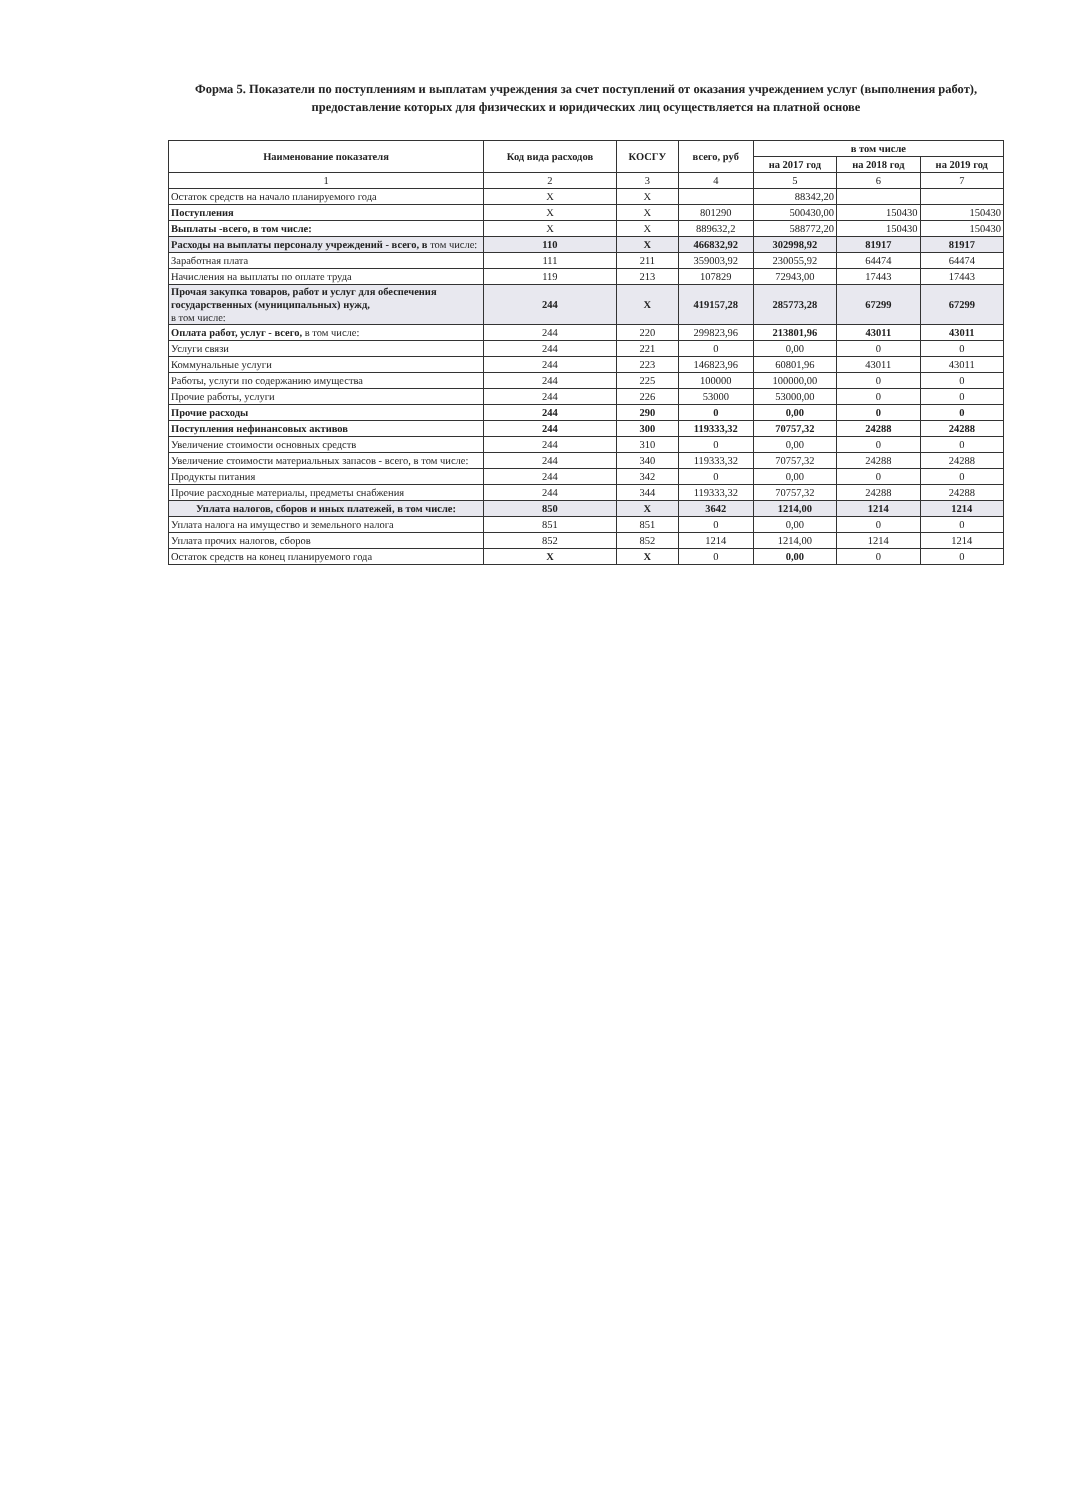Форма 5. Показатели по поступлениям и выплатам учреждения за счет поступлений от оказания учреждением услуг (выполнения работ), предоставление которых для физических и юридических лиц осуществляется на платной основе
| Наименование показателя | Код вида расходов | КОСГУ | всего, руб | в том числе | | |
| --- | --- | --- | --- | --- | --- | --- |
| | | | | на 2017 год | на 2018 год | на 2019 год |
| 1 | 2 | 3 | 4 | 5 | 6 | 7 |
| Остаток средств на начало планируемого года | X | X | | 88342,20 | | |
| Поступления | X | X | 801290 | 500430,00 | 150430 | 150430 |
| Выплаты -всего, в том числе: | X | X | 889632,2 | 588772,20 | 150430 | 150430 |
| Расходы на выплаты персоналу учреждений - всего, в том числе: | 110 | X | 466832,92 | 302998,92 | 81917 | 81917 |
| Заработная плата | 111 | 211 | 359003,92 | 230055,92 | 64474 | 64474 |
| Начисления на выплаты по оплате труда | 119 | 213 | 107829 | 72943,00 | 17443 | 17443 |
| Прочая закупка товаров, работ и услуг для обеспечения государственных (муниципальных) нужд, в том числе: | 244 | X | 419157,28 | 285773,28 | 67299 | 67299 |
| Оплата работ, услуг - всего, в том числе: | 244 | 220 | 299823,96 | 213801,96 | 43011 | 43011 |
| Услуги связи | 244 | 221 | 0 | 0,00 | 0 | 0 |
| Коммунальные услуги | 244 | 223 | 146823,96 | 60801,96 | 43011 | 43011 |
| Работы, услуги по содержанию имущества | 244 | 225 | 100000 | 100000,00 | 0 | 0 |
| Прочие работы, услуги | 244 | 226 | 53000 | 53000,00 | 0 | 0 |
| Прочие расходы | 244 | 290 | 0 | 0,00 | 0 | 0 |
| Поступления нефинансовых активов | 244 | 300 | 119333,32 | 70757,32 | 24288 | 24288 |
| Увеличение стоимости основных средств | 244 | 310 | 0 | 0,00 | 0 | 0 |
| Увеличение стоимости материальных запасов - всего, в том числе: | 244 | 340 | 119333,32 | 70757,32 | 24288 | 24288 |
| Продукты питания | 244 | 342 | 0 | 0,00 | 0 | 0 |
| Прочие расходные материалы, предметы снабжения | 244 | 344 | 119333,32 | 70757,32 | 24288 | 24288 |
| Уплата налогов, сборов и иных платежей, в том числе: | 850 | X | 3642 | 1214,00 | 1214 | 1214 |
| Уплата налога на имущество и земельного налога | 851 | 851 | 0 | 0,00 | 0 | 0 |
| Уплата прочих налогов, сборов | 852 | 852 | 1214 | 1214,00 | 1214 | 1214 |
| Остаток средств на конец планируемого года | X | X | 0 | 0,00 | 0 | 0 |